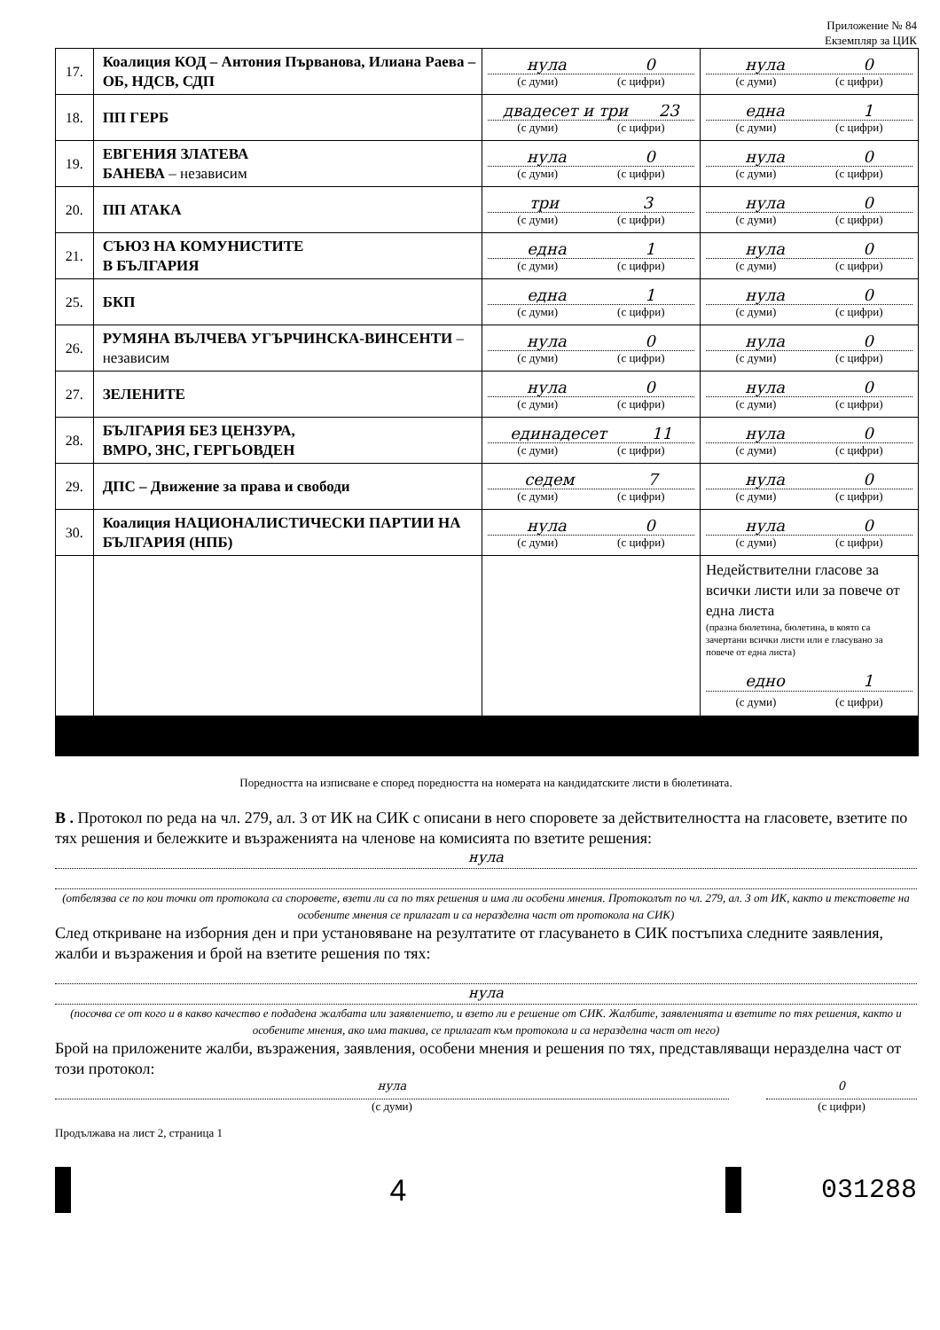Приложение № 84
Екземпляр за ЦИК
| 17. | Коалиция КОД – Антония Първанова, Илиана Раева – ОБ, НДСВ, СДП | нула 0 (с думи) (с цифри) | нула 0 (с думи) (с цифри) |
| 18. | ПП ГЕРБ | двадесет и три 23 (с думи) (с цифри) | една 1 (с думи) (с цифри) |
| 19. | ЕВГЕНИЯ ЗЛАТЕВА БАНЕВА – независим | нула 0 (с думи) (с цифри) | нула 0 (с думи) (с цифри) |
| 20. | ПП АТАКА | три 3 (с думи) (с цифри) | нула 0 (с думи) (с цифри) |
| 21. | СЪЮЗ НА КОМУНИСТИТЕ В БЪЛГАРИЯ | една 1 (с думи) (с цифри) | нула 0 (с думи) (с цифри) |
| 25. | БКП | една 1 (с думи) (с цифри) | нула 0 (с думи) (с цифри) |
| 26. | РУМЯНА ВЪЛЧЕВА УГЪРЧИНСКА-ВИНСЕНТИ – независим | нула 0 (с думи) (с цифри) | нула 0 (с думи) (с цифри) |
| 27. | ЗЕЛЕНИТЕ | нула 0 (с думи) (с цифри) | нула 0 (с думи) (с цифри) |
| 28. | БЪЛГАРИЯ БЕЗ ЦЕНЗУРА, ВМРО, ЗНС, ГЕРГЬОВДЕН | единадесет 11 (с думи) (с цифри) | нула 0 (с думи) (с цифри) |
| 29. | ДПС – Движение за права и свободи | седем 7 (с думи) (с цифри) | нула 0 (с думи) (с цифри) |
| 30. | Коалиция НАЦИОНАЛИСТИЧЕСКИ ПАРТИИ НА БЪЛГАРИЯ (НПБ) | нула 0 (с думи) (с цифри) | нула 0 (с думи) (с цифри) |
| | | | Недействителни гласове за всички листи или за повече от една листа (празна бюлетина, бюлетина, в която са зачертани всички листи или е гласувано за повече от една листа) едно 1 (с думи) (с цифри) |
Поредността на изписване е според поредността на номерата на кандидатските листи в бюлетината.
В . Протокол по реда на чл. 279, ал. 3 от ИК на СИК с описани в него споровете за действителността на гласовете, взетите по тях решения и бележките и възраженията на членове на комисията по взетите решения:
нула
(отбелязва се по кои точки от протокола са споровете, взети ли са по тях решения и има ли особени мнения. Протоколът по чл. 279, ал. 3 от ИК, както и текстовете на особените мнения се прилагат и са неразделна част от протокола на СИК)
След откриване на изборния ден и при установяване на резултатите от гласуването в СИК постъпиха следните заявления, жалби и възражения и брой на взетите решения по тях:
нула
(посочва се от кого и в какво качество е подадена жалбата или заявлението, и взето ли е решение от СИК. Жалбите, заявленията и взетите по тях решения, както и особените мнения, ако има такива, се прилагат към протокола и са неразделна част от него)
Брой на приложените жалби, възражения, заявления, особени мнения и решения по тях, представляващи неразделна част от този протокол:
нула
(с думи)
0
(с цифри)
Продължава на лист 2, страница 1
4 031288